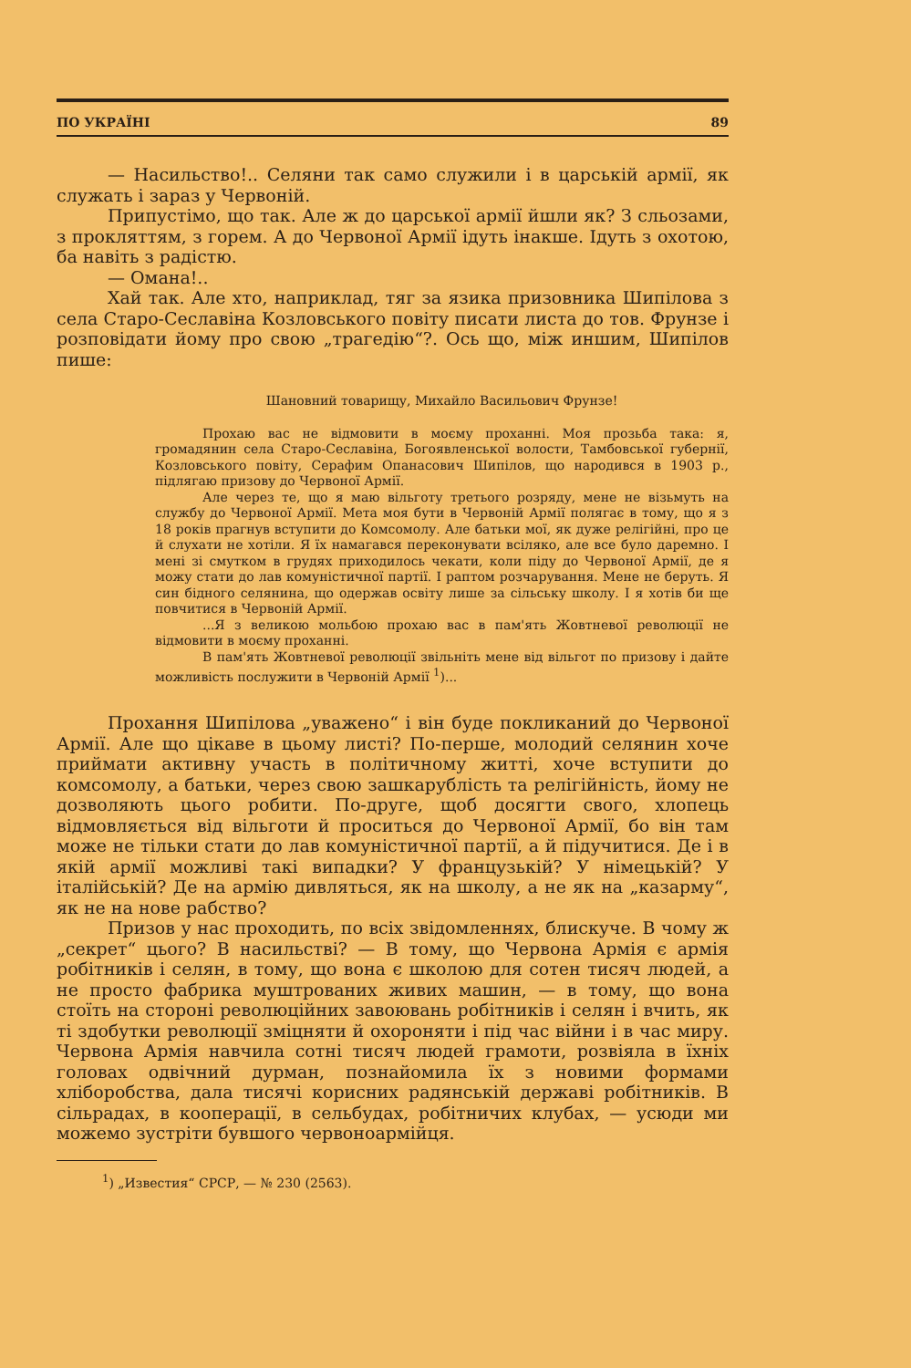ПО УКРАЇНІ 89
— Насильство!.. Селяни так само служили і в царській армії, як служать і зараз у Червоній.
Припустімо, що так. Але ж до царської армії йшли як? З сльозами, з прокляттям, з горем. А до Червоної Армії ідуть інакше. Ідуть з охотою, ба навіть з радістю.
— Омана!..
Хай так. Але хто, наприклад, тяг за язика призовника Шипілова з села Старо-Сеславіна Козловського повіту писати листа до тов. Фрунзе і розповідати йому про свою „трагедію“?. Ось що, між иншим, Шипілов пише:
Шановний товарищу, Михайло Васильович Фрунзе!
Прохаю вас не відмовити в моєму проханні. Моя прозьба така: я, громадянин села Старо-Сеславіна, Богоявленської волости, Тамбовської губернії, Козловського повіту, Серафим Опанасович Шипілов, що народився в 1903 р., підлягаю призову до Червоної Армії.
Але через те, що я маю вільготу третього розряду, мене не візьмуть на службу до Червоної Армії. Мета моя бути в Червоній Армії полягає в тому, що я з 18 років прагнув вступити до Комсомолу. Але батьки мої, як дуже релігійні, про це й слухати не хотіли. Я їх намагався переконувати всіляко, але все було даремно. І мені зі смутком в грудях приходилось чекати, коли піду до Червоної Армії, де я можу стати до лав комуністичної партії. І раптом розчарування. Мене не беруть. Я син бідного селянина, що одержав освіту лише за сільську школу. І я хотів би ще повчитися в Червоній Армії.
...Я з великою мольбою прохаю вас в пам'ять Жовтневої революції не відмовити в моєму проханні.
В пам'ять Жовтневої революції звільніть мене від вільгот по призову і дайте можливість послужити в Червоній Армії <sup>1</sup>)...
Прохання Шипілова „уважено“ і він буде покликаний до Червоної Армії. Але що цікаве в цьому листі? По-перше, молодий селянин хоче приймати активну участь в політичному житті, хоче вступити до комсомолу, а батьки, через свою зашкарублість та релігійність, йому не дозволяють цього робити. По-друге, щоб досягти свого, хлопець відмовляється від вільготи й проситься до Червоної Армії, бо він там може не тільки стати до лав комуністичної партії, а й підучитися. Де і в якій армії можливі такі випадки? У французькій? У німецькій? У італійській? Де на армію дивляться, як на школу, а не як на „казарму“, як не на нове рабство?
Призов у нас проходить, по всіх звідомленнях, блискуче. В чому ж „секрет“ цього? В насильстві? — В тому, що Червона Армія є армія робітників і селян, в тому, що вона є школою для сотен тисяч людей, а не просто фабрика муштрованих живих машин, — в тому, що вона стоїть на стороні революційних завоювань робітників і селян і вчить, як ті здобутки революції зміцняти й охороняти і під час війни і в час миру. Червона Армія навчила сотні тисяч людей грамоти, розвіяла в їхніх головах одвічний дурман, познайомила їх з новими формами хліборобства, дала тисячі корисних радянській державі робітників. В сільрадах, в кооперації, в сельбудах, робітничих клубах, — усюди ми можемо зустріти бувшого червоноармійця.
<sup>1</sup>) „Известия“ СРСР, — № 230 (2563).